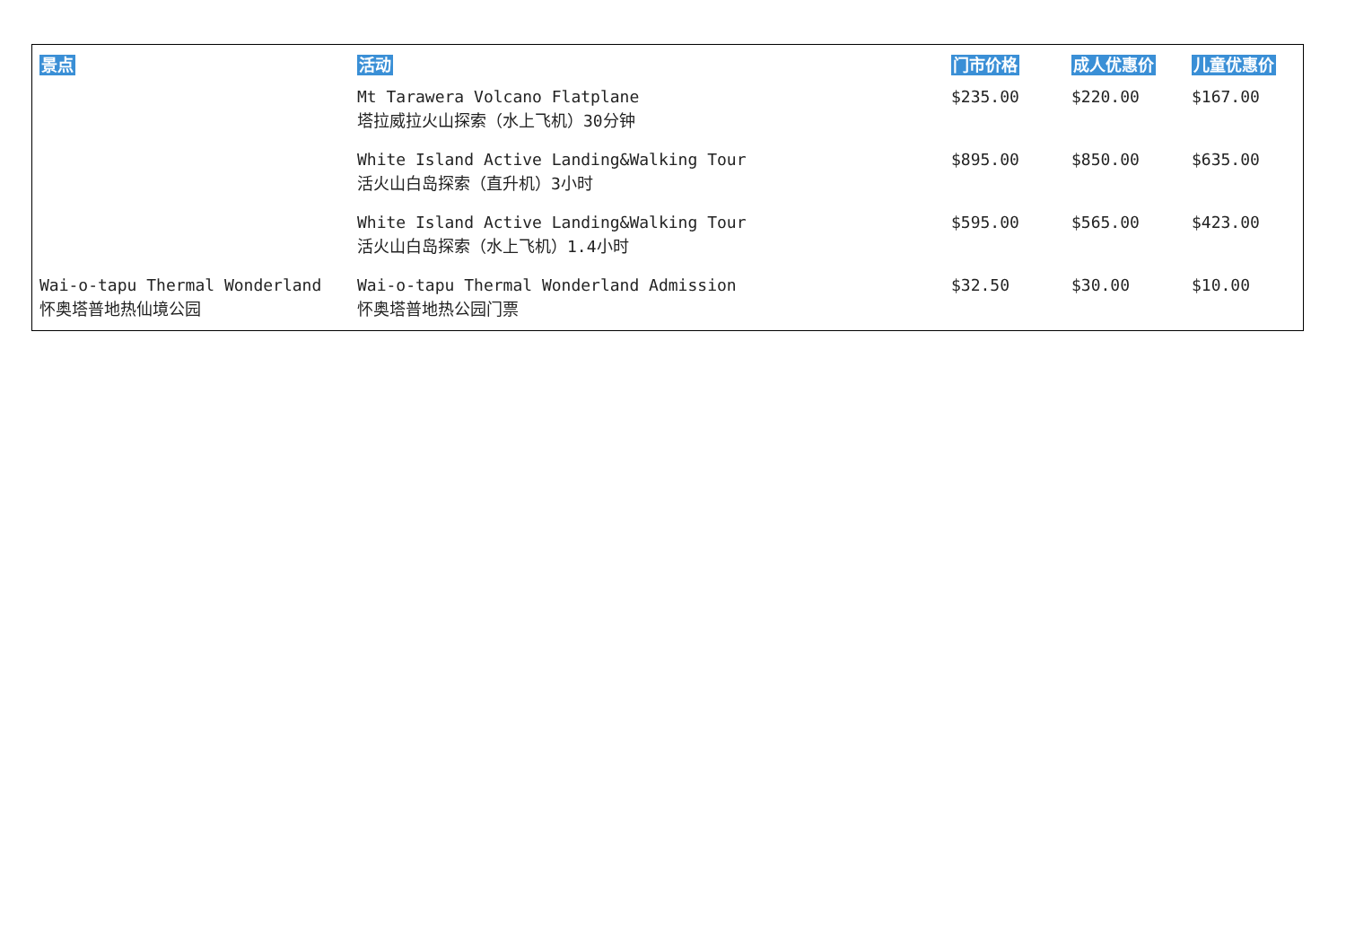| 景点 | 活动 | 门市价格 | 成人优惠价 | 儿童优惠价 |
| --- | --- | --- | --- | --- |
| | Mt Tarawera Volcano Flatplane 塔拉威拉火山探索（水上飞机）30分钟 | $235.00 | $220.00 | $167.00 |
| | White Island Active Landing&Walking Tour 活火山白岛探索（直升机）3小时 | $895.00 | $850.00 | $635.00 |
| | White Island Active Landing&Walking Tour 活火山白岛探索（水上飞机）1.4小时 | $595.00 | $565.00 | $423.00 |
| Wai-o-tapu Thermal Wonderland 怀奥塔普地热仙境公园 | Wai-o-tapu Thermal Wonderland Admission 怀奥塔普地热公园门票 | $32.50 | $30.00 | $10.00 |